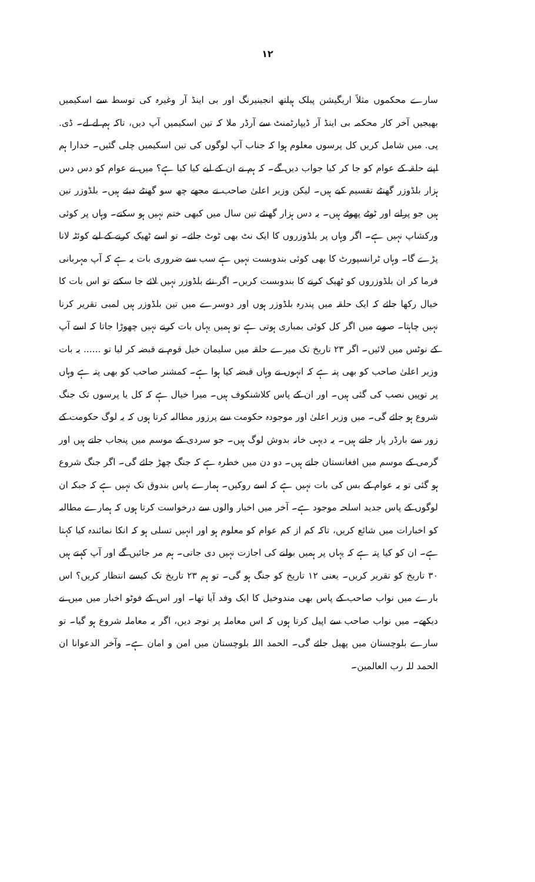۱۲
سارے محکموں مثلاً اریگیشن پبلک ہیلتھ انجینیرنگ اور بی اینڈ آر وغیرہ کی توسط سے اسکیمیں بھیجیں آخر کار محکمہ بی اینڈ آر ڈیپارٹمنٹ سے آرڈر ملا کہ تین اسکیمیں آپ دیں، تاکہ ہم لے لے۔ ڈی. پی. میں شامل کریں کل پرسوں معلوم ہوا کہ جناب آپ لوگوں کی تین اسکیمیں چلی گئیں۔ خدارا ہم اپنے حلقہ کے عوام کو جا کر کیا جواب دیں گے۔ کہ ہم نے ان کے لیے کیا کیا ہے؟ میں نے عوام کو دس دس ہزار بلڈوزر گھنٹے تقسیم کیے ہیں۔ لیکن وزیر اعلیٰ صاحب نے مجھے چھ سو گھنٹے دیئے ہیں۔ بلڈوزر تین ہیں جو پرانے اور ٹوٹے پھوٹے ہیں۔ یہ دس ہزار گھنٹے تین سال میں کبھی ختم نہیں ہو سکتے۔ وہاں پر کوئی ورکشاپ نہیں ہے۔ اگر وہاں پر بلڈوزروں کا ایک نٹ بھی ٹوٹ جائے۔ تو اسے ٹھیک کرنے کے لیے کوئٹہ لانا پڑے گا۔ وہاں ٹرانسپورٹ کا بھی کوئی بندوبست نہیں ہے سب سے ضروری بات یہ ہے کہ آپ مہربانی فرما کر ان بلڈوزروں کو ٹھیک کرنے کا بندوبست کریں۔ اگر نئے بلڈوزر نہیں لائے جا سکتے تو اس بات کا خیال رکھا جائے کہ ایک حلقہ میں پندرہ بلڈوزر ہوں اور دوسرے میں تین بلڈوزر ہیں لمبی تقریر کرنا نہیں چاہتا۔ صوبے میں اگر کل کوئی بمباری ہوتی ہے تو ہمیں یہاں بات کرنے نہیں چھوڑا جاتا کہ اسے آپ کے نوٹس میں لائیں۔ اگر ۲۳ تاریخ تک میرے حلقہ میں سلیمان خیل قوم نے قبضہ کر لیا تو ...... یہ بات وزیر اعلیٰ صاحب کو بھی پتہ ہے کہ انہوں نے وہاں قبضہ کیا ہوا ہے۔ کمشنر صاحب کو بھی پتہ ہے وہاں پر توپیں نصب کی گئی ہیں۔ اور ان کے پاس کلاشنکوف ہیں۔ میرا خیال ہے کہ کل یا پرسوں تک جنگ شروع ہو جائے گی۔ میں وزیر اعلیٰ اور موجودہ حکومت سے پرزور مطالبہ کرتا ہوں کہ یہ لوگ حکومت کے زور سے بارڈر پار جاتے ہیں۔ یہ دیہی خانہ بدوش لوگ ہیں۔ جو سردی کے موسم میں پنجاب جاتے ہیں اور گرمی کے موسم میں افغانستان جاتے ہیں۔ دو دن میں خطرہ ہے کہ جنگ چھڑ جائے گی۔ اگر جنگ شروع ہو گئی تو یہ عوام کے بس کی بات نہیں ہے کہ اسے روکیں۔ ہمارے پاس بندوق تک نہیں ہے کہ جبکہ ان لوگوں کے پاس جدید اسلحہ موجود ہے۔ آخر میں اخبار والوں سے درخواست کرتا ہوں کہ ہمارے مطالبہ کو اخبارات میں شائع کریں، تاکہ کم از کم عوام کو معلوم ہو اور انہیں تسلی ہو کہ انکا نمائندہ کیا کہتا ہے۔ ان کو کیا پتہ ہے کہ یہاں پر ہمیں بولنے کی اجازت نہیں دی جاتی۔ ہم مر جائیں گے اور آپ کہتے ہیں ۳۰ تاریخ کو تقریر کریں۔ یعنی ۱۲ تاریخ کو جنگ ہو گی۔ تو ہم ۲۳ تاریخ تک کیسے انتظار کریں؟ اس بارے میں نواب صاحب کے پاس بھی مندوخیل کا ایک وفد آیا تھا۔ اور اس کے فوٹو اخبار میں میں نے دیکھے۔ میں نواب صاحب سے اپیل کرتا ہوں کہ اس معاملہ پر توجہ دیں، اگر یہ معاملہ شروع ہو گیا۔ تو سارے بلوچستان میں پھیل جائے گی۔ الحمد اللہ بلوچستان میں امن و امان ہے۔ وآخر الدعوانا ان الحمد للہ رب العالمین۔